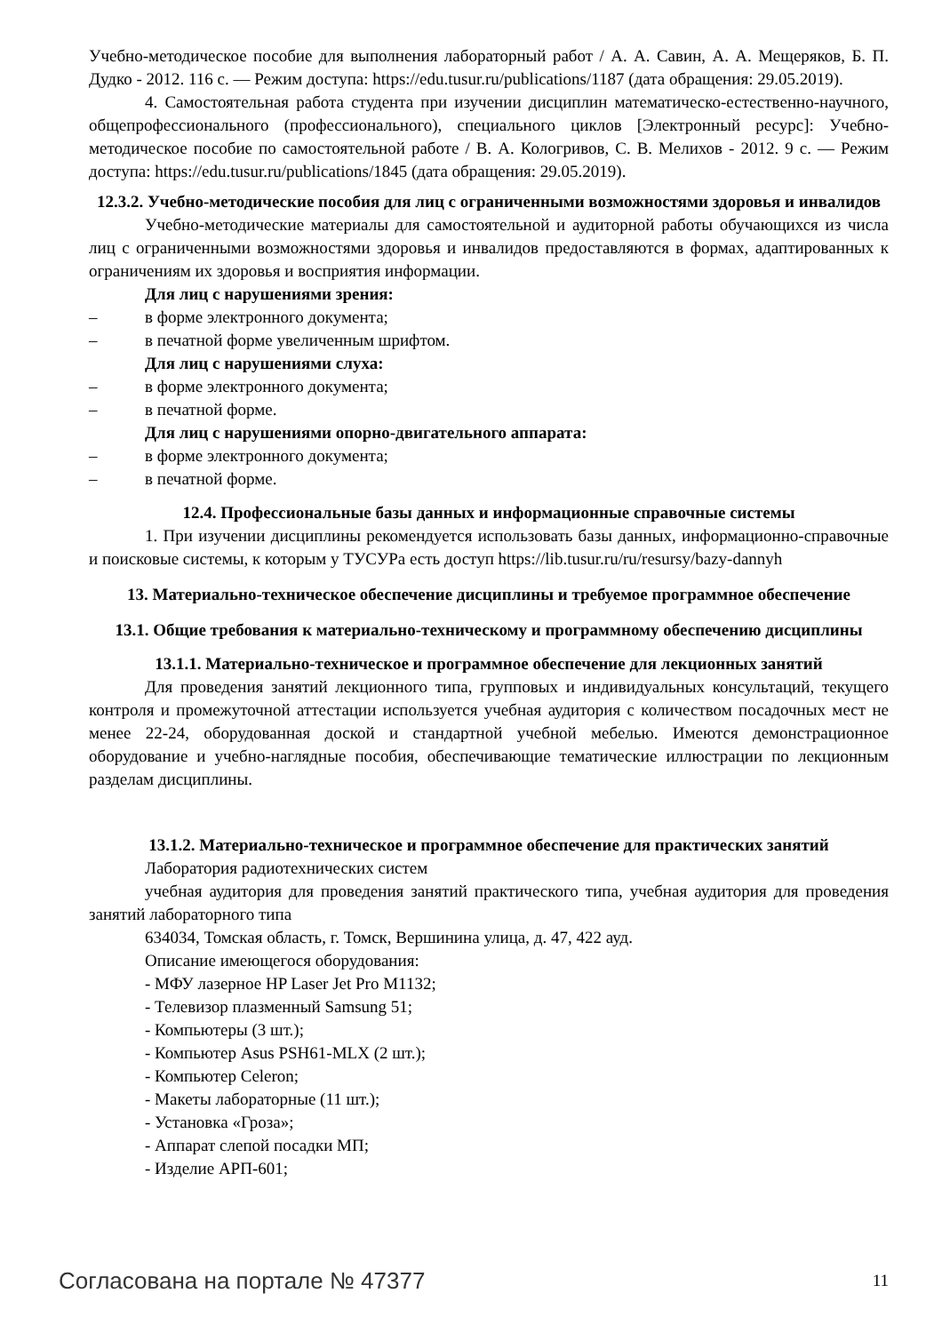Учебно-методическое пособие для выполнения лабораторный работ / А. А. Савин, А. А. Мещеряков, Б. П. Дудко - 2012. 116 с. — Режим доступа: https://edu.tusur.ru/publications/1187 (дата обращения: 29.05.2019).
4. Самостоятельная работа студента при изучении дисциплин математическо-естественно-научного, общепрофессионального (профессионального), специального циклов [Электронный ресурс]: Учебно-методическое пособие по самостоятельной работе / В. А. Кологривов, С. В. Мелихов - 2012. 9 с. — Режим доступа: https://edu.tusur.ru/publications/1845 (дата обращения: 29.05.2019).
12.3.2. Учебно-методические пособия для лиц с ограниченными возможностями здоровья и инвалидов
Учебно-методические материалы для самостоятельной и аудиторной работы обучающихся из числа лиц с ограниченными возможностями здоровья и инвалидов предоставляются в формах, адаптированных к ограничениям их здоровья и восприятия информации.
Для лиц с нарушениями зрения:
– в форме электронного документа;
– в печатной форме увеличенным шрифтом.
Для лиц с нарушениями слуха:
– в форме электронного документа;
– в печатной форме.
Для лиц с нарушениями опорно-двигательного аппарата:
– в форме электронного документа;
– в печатной форме.
12.4. Профессиональные базы данных и информационные справочные системы
1. При изучении дисциплины рекомендуется использовать базы данных, информационно-справочные и поисковые системы, к которым у ТУСУРа есть доступ https://lib.tusur.ru/ru/resursy/bazy-dannyh
13. Материально-техническое обеспечение дисциплины и требуемое программное обеспечение
13.1. Общие требования к материально-техническому и программному обеспечению дисциплины
13.1.1. Материально-техническое и программное обеспечение для лекционных занятий
Для проведения занятий лекционного типа, групповых и индивидуальных консультаций, текущего контроля и промежуточной аттестации используется учебная аудитория с количеством посадочных мест не менее 22-24, оборудованная доской и стандартной учебной мебелью. Имеются демонстрационное оборудование и учебно-наглядные пособия, обеспечивающие тематические иллюстрации по лекционным разделам дисциплины.
13.1.2. Материально-техническое и программное обеспечение для практических занятий
Лаборатория радиотехнических систем
учебная аудитория для проведения занятий практического типа, учебная аудитория для проведения занятий лабораторного типа
634034, Томская область, г. Томск, Вершинина улица, д. 47, 422 ауд.
Описание имеющегося оборудования:
- МФУ лазерное HP Laser Jet Pro M1132;
- Телевизор плазменный Samsung 51;
- Компьютеры (3 шт.);
- Компьютер Asus PSH61-MLX (2 шт.);
- Компьютер Celeron;
- Макеты лабораторные (11 шт.);
- Установка «Гроза»;
- Аппарат слепой посадки МП;
- Изделие АРП-601;
Согласована на портале № 47377 11